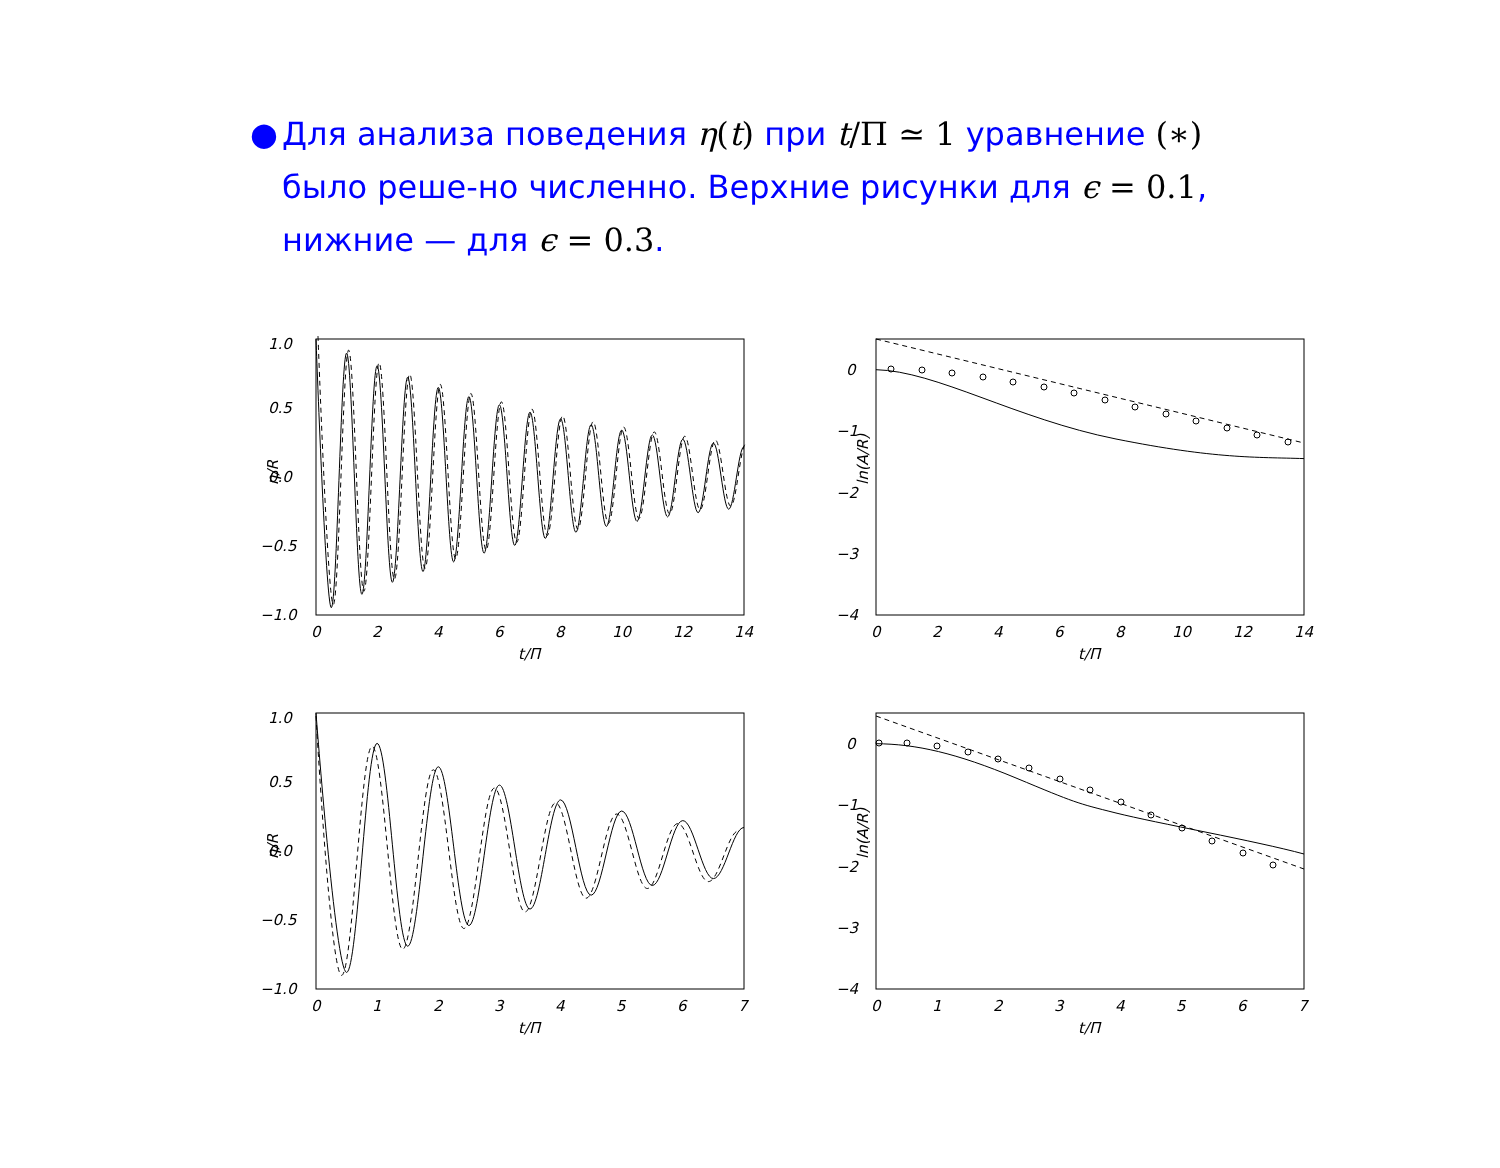● Для анализа поведения η(t) при t/Π ≃ 1 уравнение (∗) было реше-но численно. Верхние рисунки для ϵ = 0.1, нижние — для ϵ = 0.3.
η/R
1.0
0.5
0.0
−0.5
−1.0
0
2
4
6
8
10
12
14
t/Π
ln(A/R)
0
−1
−2
−3
−4
0
2
4
6
8
10
12
14
t/Π
η/R
1.0
0.5
0.0
−0.5
−1.0
0
1
2
3
4
5
6
7
t/Π
ln(A/R)
0
−1
−2
−3
−4
0
1
2
3
4
5
6
7
t/Π